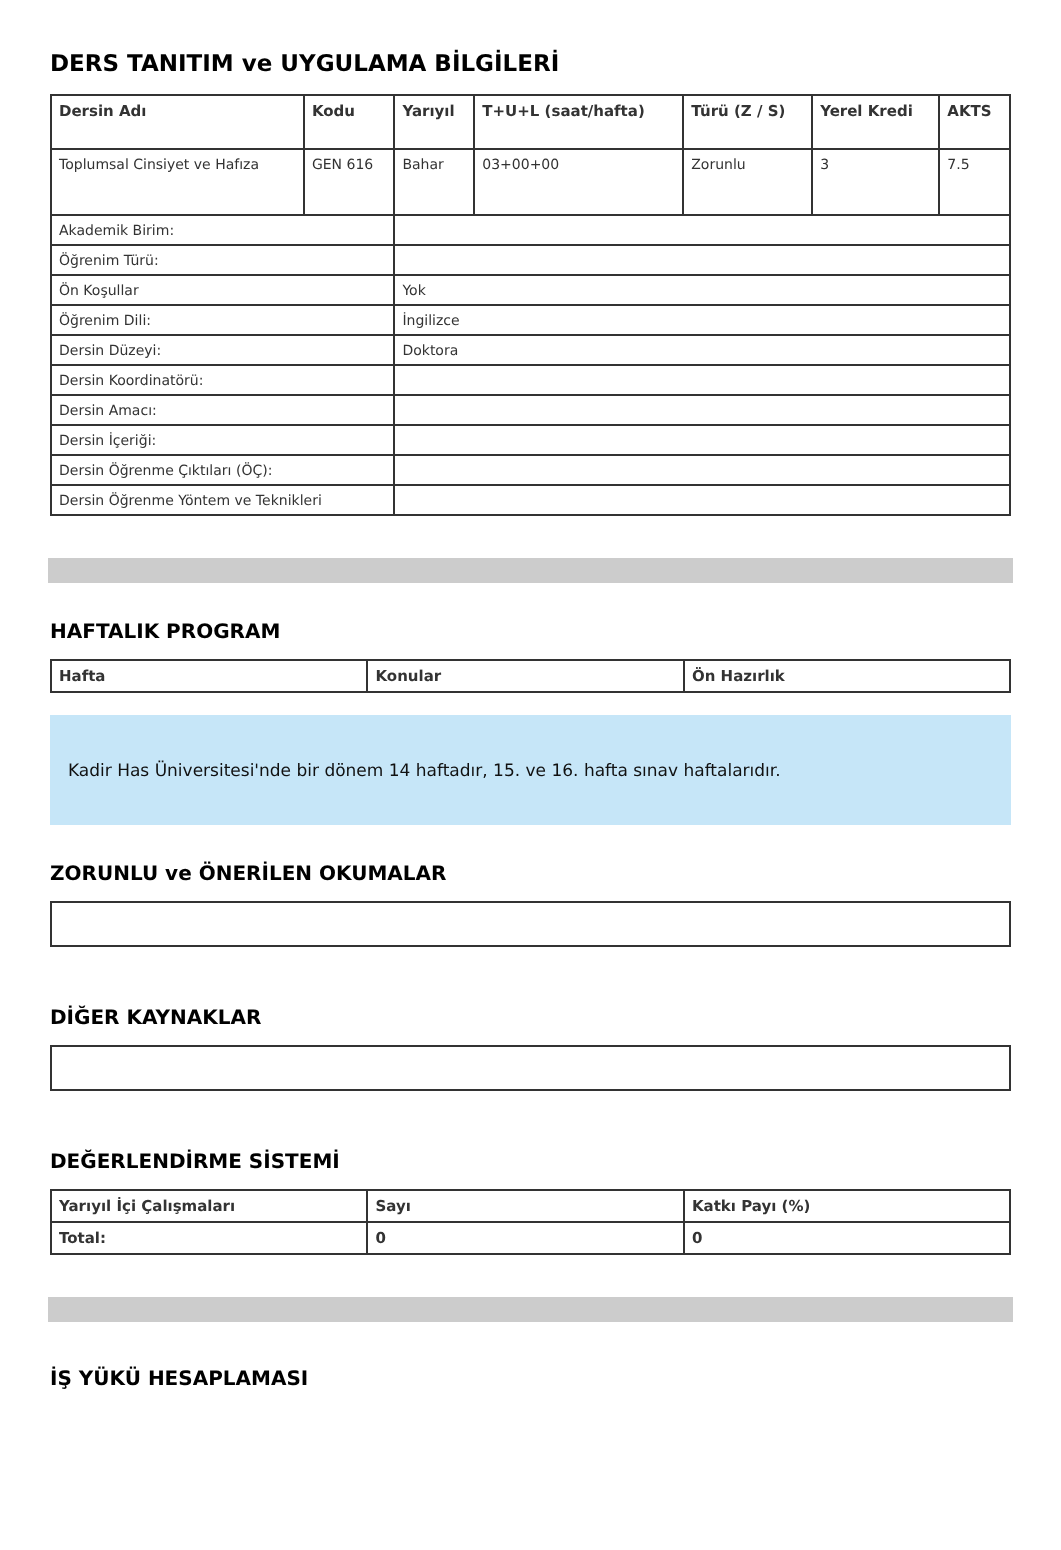DERS TANITIM ve UYGULAMA BİLGİLERİ
| Dersin Adı | Kodu | Yarıyıl | T+U+L (saat/hafta) | Türü (Z / S) | Yerel Kredi | AKTS |
| --- | --- | --- | --- | --- | --- | --- |
| Toplumsal Cinsiyet ve Hafıza | GEN 616 | Bahar | 03+00+00 | Zorunlu | 3 | 7.5 |
| Akademik Birim: | | | | | | |
| Öğrenim Türü: | | | | | | |
| Ön Koşullar | | Yok | | | | |
| Öğrenim Dili: | | İngilizce | | | | |
| Dersin Düzeyi: | | Doktora | | | | |
| Dersin Koordinatörü: | | | | | | |
| Dersin Amacı: | | | | | | |
| Dersin İçeriği: | | | | | | |
| Dersin Öğrenme Çıktıları (ÖÇ): | | | | | | |
| Dersin Öğrenme Yöntem ve Teknikleri | | | | | | |
HAFTALIK PROGRAM
| Hafta | Konular | Ön Hazırlık |
| --- | --- | --- |
Kadir Has Üniversitesi'nde bir dönem 14 haftadır, 15. ve 16. hafta sınav haftalarıdır.
ZORUNLU ve ÖNERİLEN OKUMALAR
DİĞER KAYNAKLAR
DEĞERLENDİRME SİSTEMİ
| Yarıyıl İçi Çalışmaları | Sayı | Katkı Payı (%) |
| --- | --- | --- |
| Total: | 0 | 0 |
İŞ YÜKÜ HESAPLAMASI